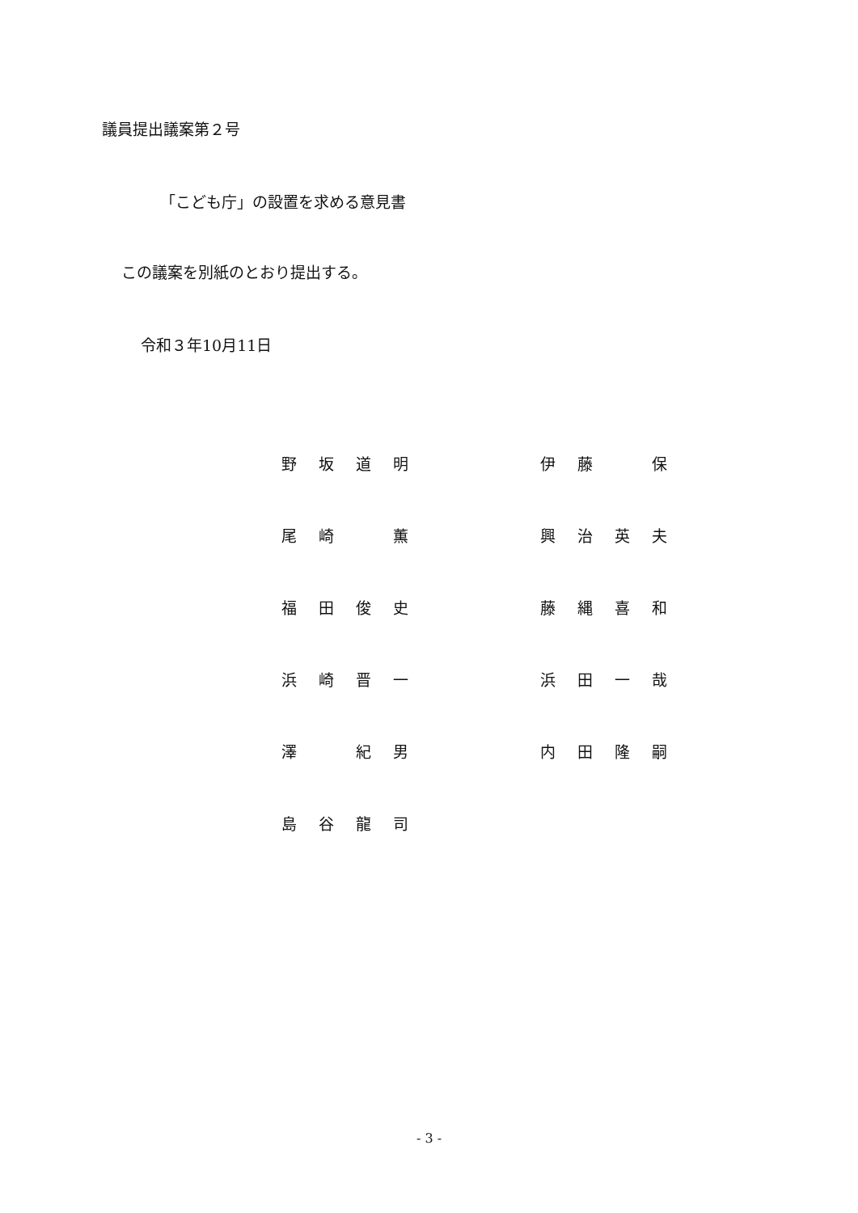議員提出議案第２号
「こども庁」の設置を求める意見書
この議案を別紙のとおり提出する。
令和３年10月11日
| 野 坂 道 明 | | 伊 藤 保 |
| 尾 崎 薫 | | 興 治 英 夫 |
| 福 田 俊 史 | | 藤 縄 喜 和 |
| 浜 崎 晋 一 | | 浜 田 一 哉 |
| 澤 紀 男 | | 内 田 隆 嗣 |
| 島 谷 龍 司 | | |
- 3 -